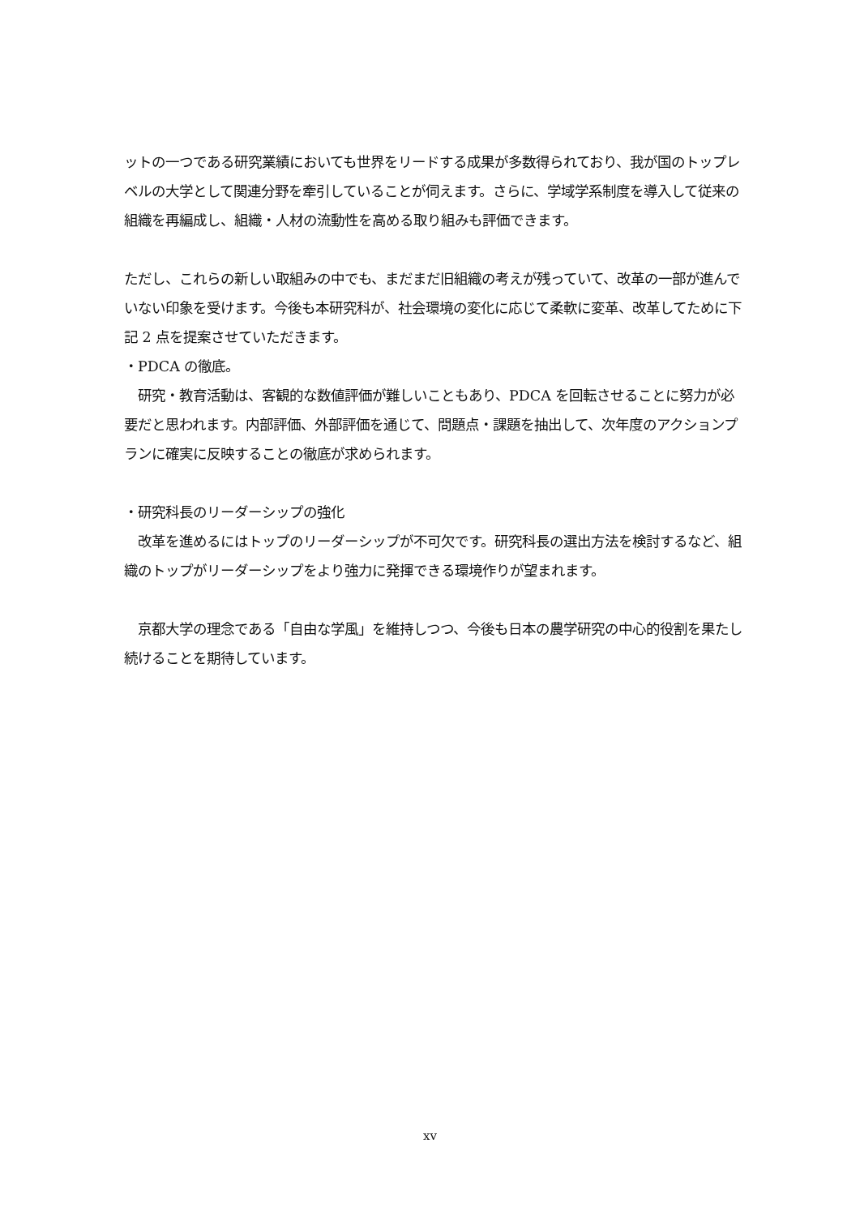ットの一つである研究業績においても世界をリードする成果が多数得られており、我が国のトップレベルの大学として関連分野を牽引していることが伺えます。さらに、学域学系制度を導入して従来の組織を再編成し、組織・人材の流動性を高める取り組みも評価できます。
ただし、これらの新しい取組みの中でも、まだまだ旧組織の考えが残っていて、改革の一部が進んでいない印象を受けます。今後も本研究科が、社会環境の変化に応じて柔軟に変革、改革してために下記 2 点を提案させていただきます。
・PDCA の徹底。
　研究・教育活動は、客観的な数値評価が難しいこともあり、PDCA を回転させることに努力が必要だと思われます。内部評価、外部評価を通じて、問題点・課題を抽出して、次年度のアクションプランに確実に反映することの徹底が求められます。
・研究科長のリーダーシップの強化
　改革を進めるにはトップのリーダーシップが不可欠です。研究科長の選出方法を検討するなど、組織のトップがリーダーシップをより強力に発揮できる環境作りが望まれます。
　京都大学の理念である「自由な学風」を維持しつつ、今後も日本の農学研究の中心的役割を果たし続けることを期待しています。
xv